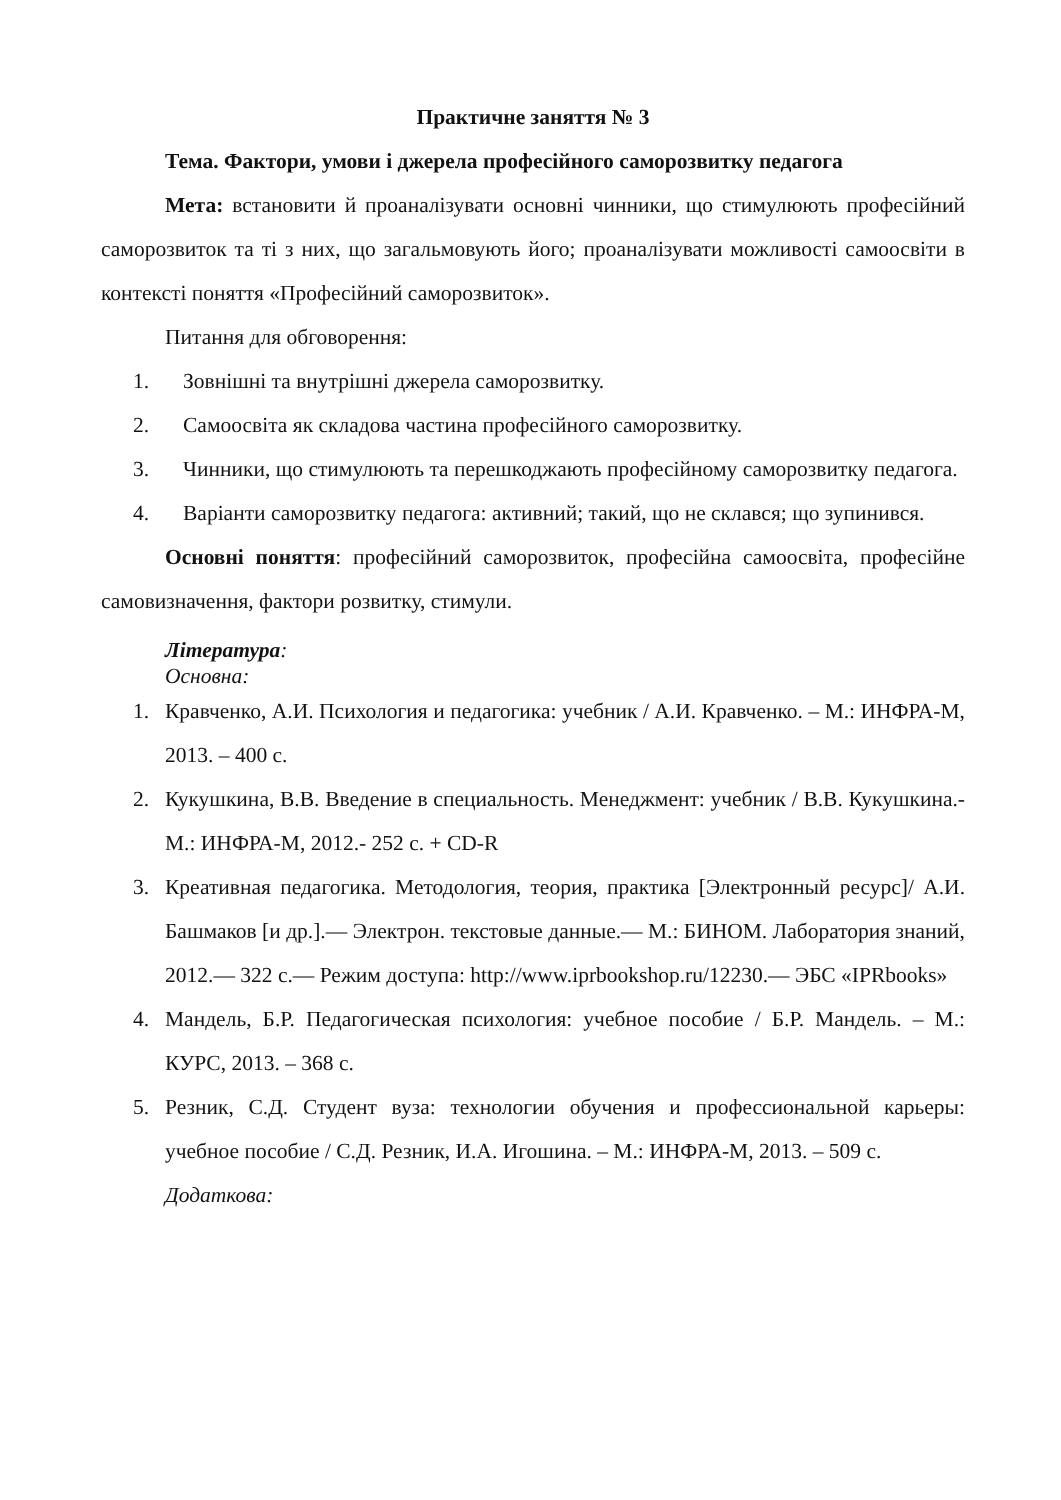Практичне заняття № 3
Тема. Фактори, умови і джерела професійного саморозвитку педагога
Мета: встановити й проаналізувати основні чинники, що стимулюють професійний саморозвиток та ті з них, що загальмовують його; проаналізувати можливості самоосвіти в контексті поняття «Професійний саморозвиток».
Питання для обговорення:
1. Зовнішні та внутрішні джерела саморозвитку.
2. Самоосвіта як складова частина професійного саморозвитку.
3. Чинники, що стимулюють та перешкоджають професійному саморозвитку педагога.
4. Варіанти саморозвитку педагога: активний; такий, що не склався; що зупинився.
Основні поняття: професійний саморозвиток, професійна самоосвіта, професійне самовизначення, фактори розвитку, стимули.
Література:
Основна:
1. Кравченко, А.И. Психология и педагогика: учебник / А.И. Кравченко. – М.: ИНФРА-М, 2013. – 400 с.
2. Кукушкина, В.В. Введение в специальность. Менеджмент: учебник / В.В. Кукушкина.- М.: ИНФРА-М, 2012.- 252 с. + CD-R
3. Креативная педагогика. Методология, теория, практика [Электронный ресурс]/ А.И. Башмаков [и др.].— Электрон. текстовые данные.— М.: БИНОМ. Лаборатория знаний, 2012.— 322 c.— Режим доступа: http://www.iprbookshop.ru/12230.— ЭБС «IPRbooks»
4. Мандель, Б.Р. Педагогическая психология: учебное пособие / Б.Р. Мандель. – М.: КУРС, 2013. – 368 с.
5. Резник, С.Д. Студент вуза: технологии обучения и профессиональной карьеры: учебное пособие / С.Д. Резник, И.А. Игошина. – М.: ИНФРА-М, 2013. – 509 с.
Додаткова: